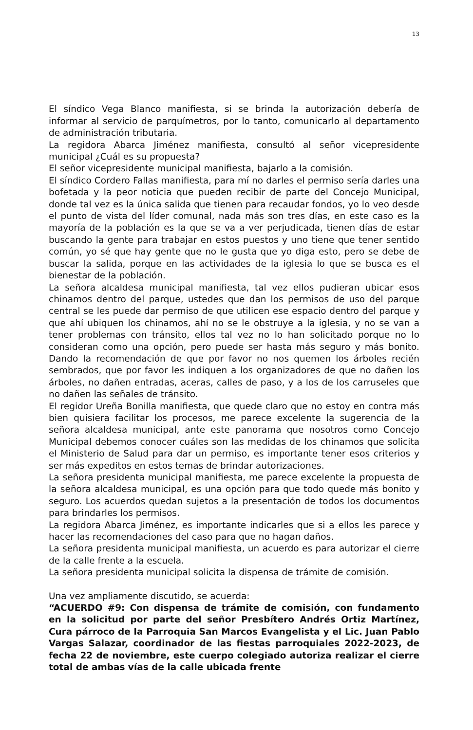13
El síndico Vega Blanco manifiesta, si se brinda la autorización debería de informar al servicio de parquímetros, por lo tanto, comunicarlo al departamento de administración tributaria.
La regidora Abarca Jiménez manifiesta, consultó al señor vicepresidente municipal ¿Cuál es su propuesta?
El señor vicepresidente municipal manifiesta, bajarlo a la comisión.
El síndico Cordero Fallas manifiesta, para mí no darles el permiso sería darles una bofetada y la peor noticia que pueden recibir de parte del Concejo Municipal, donde tal vez es la única salida que tienen para recaudar fondos, yo lo veo desde el punto de vista del líder comunal, nada más son tres días, en este caso es la mayoría de la población es la que se va a ver perjudicada, tienen días de estar buscando la gente para trabajar en estos puestos y uno tiene que tener sentido común, yo sé que hay gente que no le gusta que yo diga esto, pero se debe de buscar la salida, porque en las actividades de la iglesia lo que se busca es el bienestar de la población.
La señora alcaldesa municipal manifiesta, tal vez ellos pudieran ubicar esos chinamos dentro del parque, ustedes que dan los permisos de uso del parque central se les puede dar permiso de que utilicen ese espacio dentro del parque y que ahí ubiquen los chinamos, ahí no se le obstruye a la iglesia, y no se van a tener problemas con tránsito, ellos tal vez no lo han solicitado porque no lo consideran como una opción, pero puede ser hasta más seguro y más bonito. Dando la recomendación de que por favor no nos quemen los árboles recién sembrados, que por favor les indiquen a los organizadores de que no dañen los árboles, no dañen entradas, aceras, calles de paso, y a los de los carruseles que no dañen las señales de tránsito.
El regidor Ureña Bonilla manifiesta, que quede claro que no estoy en contra más bien quisiera facilitar los procesos, me parece excelente la sugerencia de la señora alcaldesa municipal, ante este panorama que nosotros como Concejo Municipal debemos conocer cuáles son las medidas de los chinamos que solicita el Ministerio de Salud para dar un permiso, es importante tener esos criterios y ser más expeditos en estos temas de brindar autorizaciones.
La señora presidenta municipal manifiesta, me parece excelente la propuesta de la señora alcaldesa municipal, es una opción para que todo quede más bonito y seguro. Los acuerdos quedan sujetos a la presentación de todos los documentos para brindarles los permisos.
La regidora Abarca Jiménez, es importante indicarles que si a ellos les parece y hacer las recomendaciones del caso para que no hagan daños.
La señora presidenta municipal manifiesta, un acuerdo es para autorizar el cierre de la calle frente a la escuela.
La señora presidenta municipal solicita la dispensa de trámite de comisión.
Una vez ampliamente discutido, se acuerda:
“ACUERDO #9: Con dispensa de trámite de comisión, con fundamento en la solicitud por parte del señor Presbítero Andrés Ortiz Martínez, Cura párroco de la Parroquia San Marcos Evangelista y el Lic. Juan Pablo Vargas Salazar, coordinador de las fiestas parroquiales 2022-2023, de fecha 22 de noviembre, este cuerpo colegiado autoriza realizar el cierre total de ambas vías de la calle ubicada frente